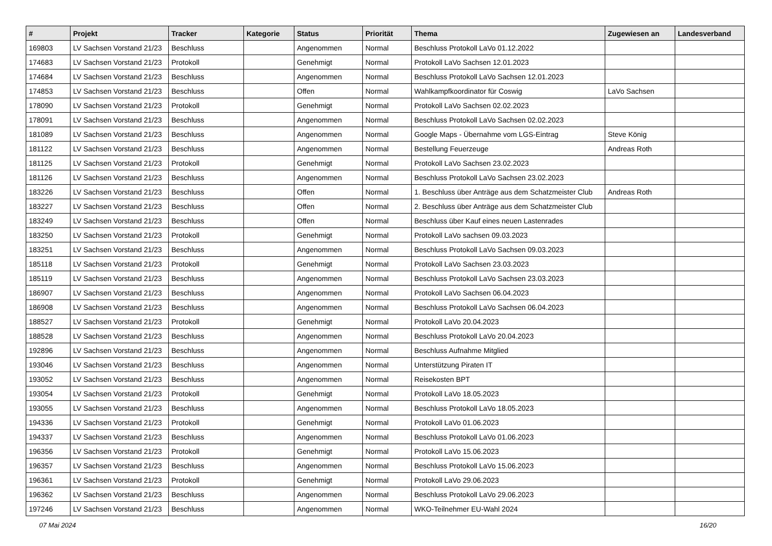| # | Projekt | Tracker | Kategorie | Status | Priorität | Thema | Zugewiesen an | Landesverband |
| --- | --- | --- | --- | --- | --- | --- | --- | --- |
| 169803 | LV Sachsen Vorstand 21/23 | Beschluss | | Angenommen | Normal | Beschluss Protokoll LaVo 01.12.2022 | | |
| 174683 | LV Sachsen Vorstand 21/23 | Protokoll | | Genehmigt | Normal | Protokoll LaVo Sachsen 12.01.2023 | | |
| 174684 | LV Sachsen Vorstand 21/23 | Beschluss | | Angenommen | Normal | Beschluss Protokoll LaVo Sachsen 12.01.2023 | | |
| 174853 | LV Sachsen Vorstand 21/23 | Beschluss | | Offen | Normal | Wahlkampfkoordinator für Coswig | LaVo Sachsen | |
| 178090 | LV Sachsen Vorstand 21/23 | Protokoll | | Genehmigt | Normal | Protokoll LaVo Sachsen 02.02.2023 | | |
| 178091 | LV Sachsen Vorstand 21/23 | Beschluss | | Angenommen | Normal | Beschluss Protokoll LaVo Sachsen 02.02.2023 | | |
| 181089 | LV Sachsen Vorstand 21/23 | Beschluss | | Angenommen | Normal | Google Maps - Übernahme vom LGS-Eintrag | Steve König | |
| 181122 | LV Sachsen Vorstand 21/23 | Beschluss | | Angenommen | Normal | Bestellung Feuerzeuge | Andreas Roth | |
| 181125 | LV Sachsen Vorstand 21/23 | Protokoll | | Genehmigt | Normal | Protokoll LaVo Sachsen 23.02.2023 | | |
| 181126 | LV Sachsen Vorstand 21/23 | Beschluss | | Angenommen | Normal | Beschluss Protokoll LaVo Sachsen 23.02.2023 | | |
| 183226 | LV Sachsen Vorstand 21/23 | Beschluss | | Offen | Normal | 1. Beschluss über Anträge aus dem Schatzmeister Club | Andreas Roth | |
| 183227 | LV Sachsen Vorstand 21/23 | Beschluss | | Offen | Normal | 2. Beschluss über Anträge aus dem Schatzmeister Club | | |
| 183249 | LV Sachsen Vorstand 21/23 | Beschluss | | Offen | Normal | Beschluss über Kauf eines neuen Lastenrades | | |
| 183250 | LV Sachsen Vorstand 21/23 | Protokoll | | Genehmigt | Normal | Protokoll LaVo sachsen 09.03.2023 | | |
| 183251 | LV Sachsen Vorstand 21/23 | Beschluss | | Angenommen | Normal | Beschluss Protokoll LaVo Sachsen 09.03.2023 | | |
| 185118 | LV Sachsen Vorstand 21/23 | Protokoll | | Genehmigt | Normal | Protokoll LaVo Sachsen 23.03.2023 | | |
| 185119 | LV Sachsen Vorstand 21/23 | Beschluss | | Angenommen | Normal | Beschluss Protokoll LaVo Sachsen 23.03.2023 | | |
| 186907 | LV Sachsen Vorstand 21/23 | Beschluss | | Angenommen | Normal | Protokoll LaVo Sachsen 06.04.2023 | | |
| 186908 | LV Sachsen Vorstand 21/23 | Beschluss | | Angenommen | Normal | Beschluss Protokoll LaVo Sachsen 06.04.2023 | | |
| 188527 | LV Sachsen Vorstand 21/23 | Protokoll | | Genehmigt | Normal | Protokoll LaVo 20.04.2023 | | |
| 188528 | LV Sachsen Vorstand 21/23 | Beschluss | | Angenommen | Normal | Beschluss Protokoll LaVo 20.04.2023 | | |
| 192896 | LV Sachsen Vorstand 21/23 | Beschluss | | Angenommen | Normal | Beschluss Aufnahme Mitglied | | |
| 193046 | LV Sachsen Vorstand 21/23 | Beschluss | | Angenommen | Normal | Unterstützung Piraten IT | | |
| 193052 | LV Sachsen Vorstand 21/23 | Beschluss | | Angenommen | Normal | Reisekosten BPT | | |
| 193054 | LV Sachsen Vorstand 21/23 | Protokoll | | Genehmigt | Normal | Protokoll LaVo 18.05.2023 | | |
| 193055 | LV Sachsen Vorstand 21/23 | Beschluss | | Angenommen | Normal | Beschluss Protokoll LaVo 18.05.2023 | | |
| 194336 | LV Sachsen Vorstand 21/23 | Protokoll | | Genehmigt | Normal | Protokoll LaVo 01.06.2023 | | |
| 194337 | LV Sachsen Vorstand 21/23 | Beschluss | | Angenommen | Normal | Beschluss Protokoll LaVo 01.06.2023 | | |
| 196356 | LV Sachsen Vorstand 21/23 | Protokoll | | Genehmigt | Normal | Protokoll LaVo 15.06.2023 | | |
| 196357 | LV Sachsen Vorstand 21/23 | Beschluss | | Angenommen | Normal | Beschluss Protokoll LaVo 15.06.2023 | | |
| 196361 | LV Sachsen Vorstand 21/23 | Protokoll | | Genehmigt | Normal | Protokoll LaVo 29.06.2023 | | |
| 196362 | LV Sachsen Vorstand 21/23 | Beschluss | | Angenommen | Normal | Beschluss Protokoll LaVo 29.06.2023 | | |
| 197246 | LV Sachsen Vorstand 21/23 | Beschluss | | Angenommen | Normal | WKO-Teilnehmer EU-Wahl 2024 | | |
07 Mai 2024 16/20